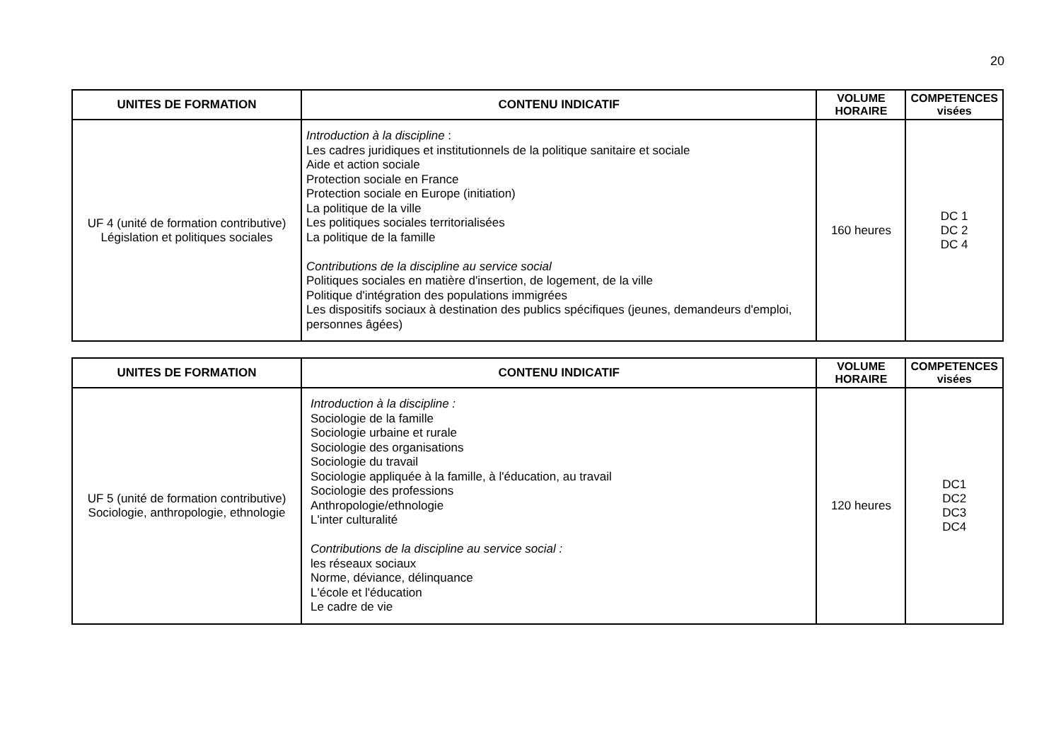20
| UNITES DE FORMATION | CONTENU INDICATIF | VOLUME HORAIRE | COMPETENCES visées |
| --- | --- | --- | --- |
| UF 4 (unité de formation contributive) Législation et politiques sociales | Introduction à la discipline : Les cadres juridiques et institutionnels de la politique sanitaire et sociale Aide et action sociale Protection sociale en France Protection sociale en Europe (initiation) La politique de la ville Les politiques sociales territorialisées La politique de la famille Contributions de la discipline au service social Politiques sociales en matière d'insertion, de logement, de la ville Politique d'intégration des populations immigrées Les dispositifs sociaux à destination des publics spécifiques (jeunes, demandeurs d'emploi, personnes âgées) | 160 heures | DC 1 DC 2 DC 4 |
| UNITES DE FORMATION | CONTENU INDICATIF | VOLUME HORAIRE | COMPETENCES visées |
| --- | --- | --- | --- |
| UF 5 (unité de formation contributive) Sociologie, anthropologie, ethnologie | Introduction à la discipline : Sociologie de la famille Sociologie urbaine et rurale Sociologie des organisations Sociologie du travail Sociologie appliquée à la famille, à l'éducation, au travail Sociologie des professions Anthropologie/ethnologie L'inter culturalité Contributions de la discipline au service social : les réseaux sociaux Norme, déviance, délinquance L'école et l'éducation Le cadre de vie | 120 heures | DC1 DC2 DC3 DC4 |